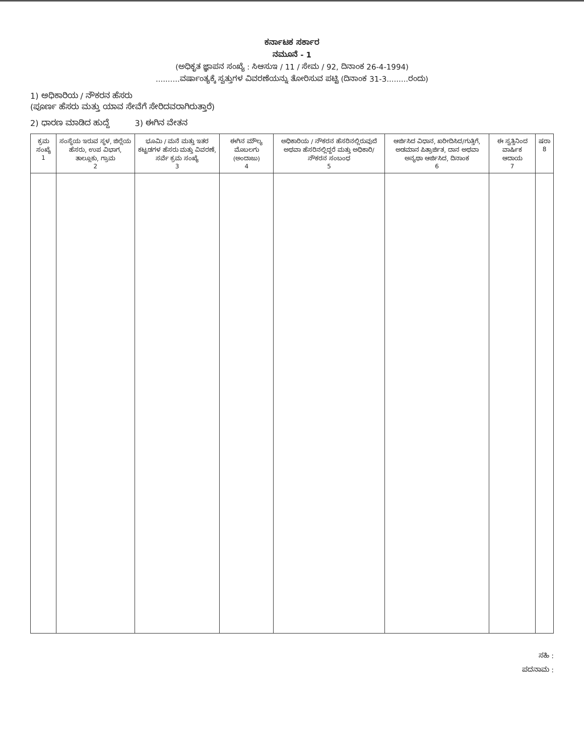ಕರ್ನಾಟಕ ಸರ್ಕಾರ
ನಮೂನೆ - 1
(ಅಧಿಕೃತ ಜ್ಞಾಪನ ಸಂಖ್ಯೆ : ಸಿಆಸುಇ / 11 / ಸೇಮ / 92, ದಿನಾಂಕ 26-4-1994)
..........ವರ್ಷಾಂತ್ಯಕ್ಕೆ ಸ್ವತ್ತುಗಳ ವಿವರಣೆಯನ್ನು ತೋರಿಸುವ ಪಟ್ಟಿ (ದಿನಾಂಕ 31-3.........ರಂದು)
1) ಅಧಿಕಾರಿಯ / ನೌಕರನ ಹೆಸರು
(ಪೂರ್ಣ ಹೆಸರು ಮತ್ತು ಯಾವ ಸೇವೆಗೆ ಸೇರಿದವರಾಗಿರುತ್ತಾರೆ)
2) ಧಾರಣ ಮಾಡಿದ ಹುದ್ದೆ 3) ಈಗಿನ ವೇತನ
| ಕ್ರಮ ಸಂಖ್ಯೆ 1 | ಸಂಸ್ಥೆಯ ಇರುವ ಸ್ಥಳ, ಜಿಲ್ಲೆಯ ಹೆಸರು, ಉಪ ವಿಭಾಗ, ತಾಲ್ಲೂಕು, ಗ್ರಾಮ 2 | ಭೂಮಿ / ಮನೆ ಮತ್ತು ಇತರ ಕಟ್ಟಡಗಳ ಹೆಸರು ಮತ್ತು ವಿವರಣೆ, ಸರ್ವೆ ಕ್ರಮ ಸಂಖ್ಯೆ 3 | ಈಗಿನ ಮೌಲ್ಯ ಮೊಬಲಗು (ಅಂದಾಜು) 4 | ಅಧಿಕಾರಿಯ / ನೌಕರನ ಹೆಸರಿನಲ್ಲಿರುವುದೆ ಅಥವಾ ಹೆಸರಿನಲ್ಲಿದ್ದರೆ ಮತ್ತು ಅಧಿಕಾರಿ/ನೌಕರನ ಸಂಬಂಧ 5 | ಆರ್ಜಿಸಿದ ವಿಧಾನ, ಖರೀದಿಸಿದ/ಗುತ್ತಿಗೆ, ಅಡಮಾನ ಪಿತ್ರಾರ್ಜಿತ, ದಾನ ಅಥವಾ ಅನ್ಯಥಾ ಆರ್ಜಿಸಿದ, ದಿನಾಂಕ 6 | ಈ ಸ್ವತ್ತಿನಿಂದ ವಾರ್ಷಿಕ ಆದಾಯ 7 | ಷರಾ 8 |
| --- | --- | --- | --- | --- | --- | --- | --- |
ಸಹಿ :
ಪದನಾಮ :